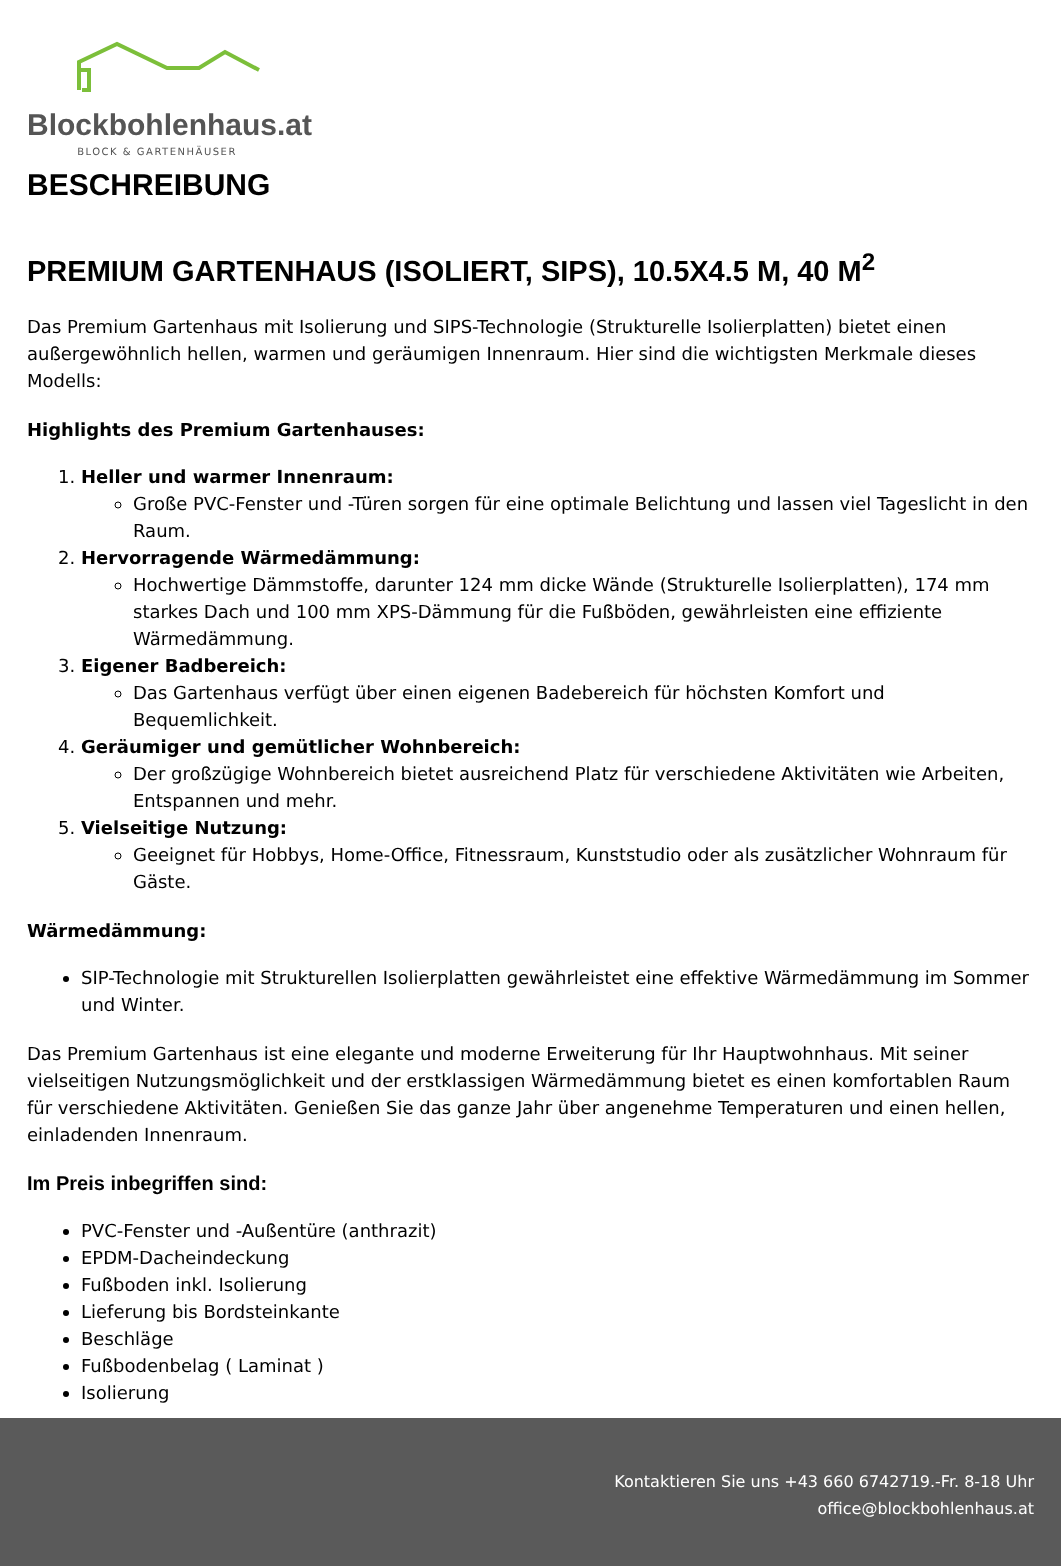Blockbohlenhaus.at
BLOCK & GARTENHÄUSER
BESCHREIBUNG
PREMIUM GARTENHAUS (ISOLIERT, SIPS), 10.5X4.5 M, 40 M<sup>2</sup>
Das Premium Gartenhaus mit Isolierung und SIPS-Technologie (Strukturelle Isolierplatten) bietet einen außergewöhnlich hellen, warmen und geräumigen Innenraum. Hier sind die wichtigsten Merkmale dieses Modells:
Highlights des Premium Gartenhauses:
1. Heller und warmer Innenraum:
Große PVC-Fenster und -Türen sorgen für eine optimale Belichtung und lassen viel Tageslicht in den Raum.
2. Hervorragende Wärmedämmung:
Hochwertige Dämmstoffe, darunter 124 mm dicke Wände (Strukturelle Isolierplatten), 174 mm starkes Dach und 100 mm XPS-Dämmung für die Fußböden, gewährleisten eine effiziente Wärmedämmung.
3. Eigener Badbereich:
Das Gartenhaus verfügt über einen eigenen Badebereich für höchsten Komfort und Bequemlichkeit.
4. Geräumiger und gemütlicher Wohnbereich:
Der großzügige Wohnbereich bietet ausreichend Platz für verschiedene Aktivitäten wie Arbeiten, Entspannen und mehr.
5. Vielseitige Nutzung:
Geeignet für Hobbys, Home-Office, Fitnessraum, Kunststudio oder als zusätzlicher Wohnraum für Gäste.
Wärmedämmung:
SIP-Technologie mit Strukturellen Isolierplatten gewährleistet eine effektive Wärmedämmung im Sommer und Winter.
Das Premium Gartenhaus ist eine elegante und moderne Erweiterung für Ihr Hauptwohnhaus. Mit seiner vielseitigen Nutzungsmöglichkeit und der erstklassigen Wärmedämmung bietet es einen komfortablen Raum für verschiedene Aktivitäten. Genießen Sie das ganze Jahr über angenehme Temperaturen und einen hellen, einladenden Innenraum.
Im Preis inbegriffen sind:
PVC-Fenster und -Außentüre (anthrazit)
EPDM-Dacheindeckung
Fußboden inkl. Isolierung
Lieferung bis Bordsteinkante
Beschläge
Fußbodenbelag ( Laminat )
Isolierung
Kontaktieren Sie uns +43 660 6742719.-Fr. 8-18 Uhr
office@blockbohlenhaus.at